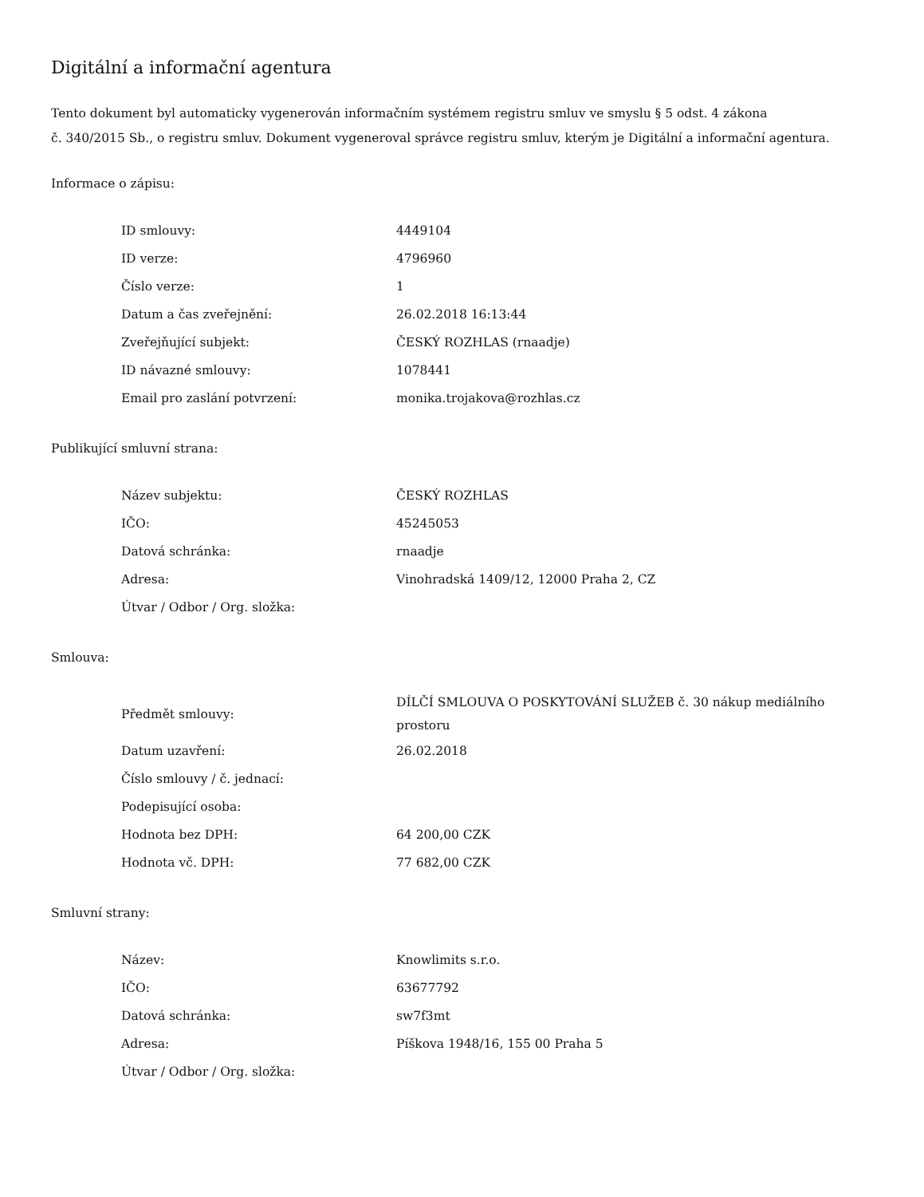Digitální a informační agentura
Tento dokument byl automaticky vygenerován informačním systémem registru smluv ve smyslu § 5 odst. 4 zákona
č. 340/2015 Sb., o registru smluv. Dokument vygeneroval správce registru smluv, kterým je Digitální a informační agentura.
Informace o zápisu:
| ID smlouvy: | 4449104 |
| ID verze: | 4796960 |
| Číslo verze: | 1 |
| Datum a čas zveřejnění: | 26.02.2018 16:13:44 |
| Zveřejňující subjekt: | ČESKÝ ROZHLAS (rnaadje) |
| ID návazné smlouvy: | 1078441 |
| Email pro zaslání potvrzení: | monika.trojakova@rozhlas.cz |
Publikující smluvní strana:
| Název subjektu: | ČESKÝ ROZHLAS |
| IČO: | 45245053 |
| Datová schránka: | rnaadje |
| Adresa: | Vinohradská 1409/12, 12000 Praha 2, CZ |
| Útvar / Odbor / Org. složka: | |
Smlouva:
| Předmět smlouvy: | DÍLČÍ SMLOUVA O POSKYTOVÁNÍ SLUŽEB č. 30 nákup mediálního prostoru |
| Datum uzavření: | 26.02.2018 |
| Číslo smlouvy / č. jednací: | |
| Podepisující osoba: | |
| Hodnota bez DPH: | 64 200,00 CZK |
| Hodnota vč. DPH: | 77 682,00 CZK |
Smluvní strany:
| Název: | Knowlimits s.r.o. |
| IČO: | 63677792 |
| Datová schránka: | sw7f3mt |
| Adresa: | Píškova 1948/16, 155 00 Praha 5 |
| Útvar / Odbor / Org. složka: | |